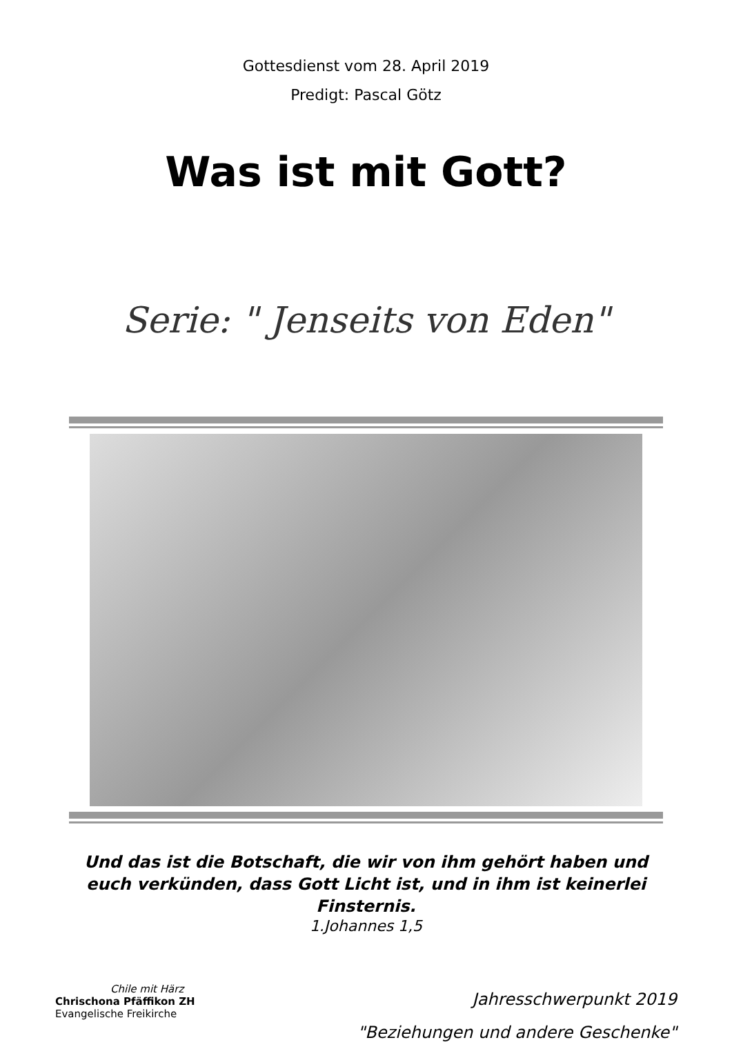Gottesdienst vom 28. April 2019
Predigt: Pascal Götz
Was ist mit Gott?
Serie: " Jenseits von Eden"
Und das ist die Botschaft, die wir von ihm gehört haben und euch verkünden, dass Gott Licht ist, und in ihm ist keinerlei Finsternis.
1.Johannes 1,5
Chile mit Härz
Chrischona Pfäffikon ZH
Evangelische Freikirche
Jahresschwerpunkt 2019
"Beziehungen und andere Geschenke"